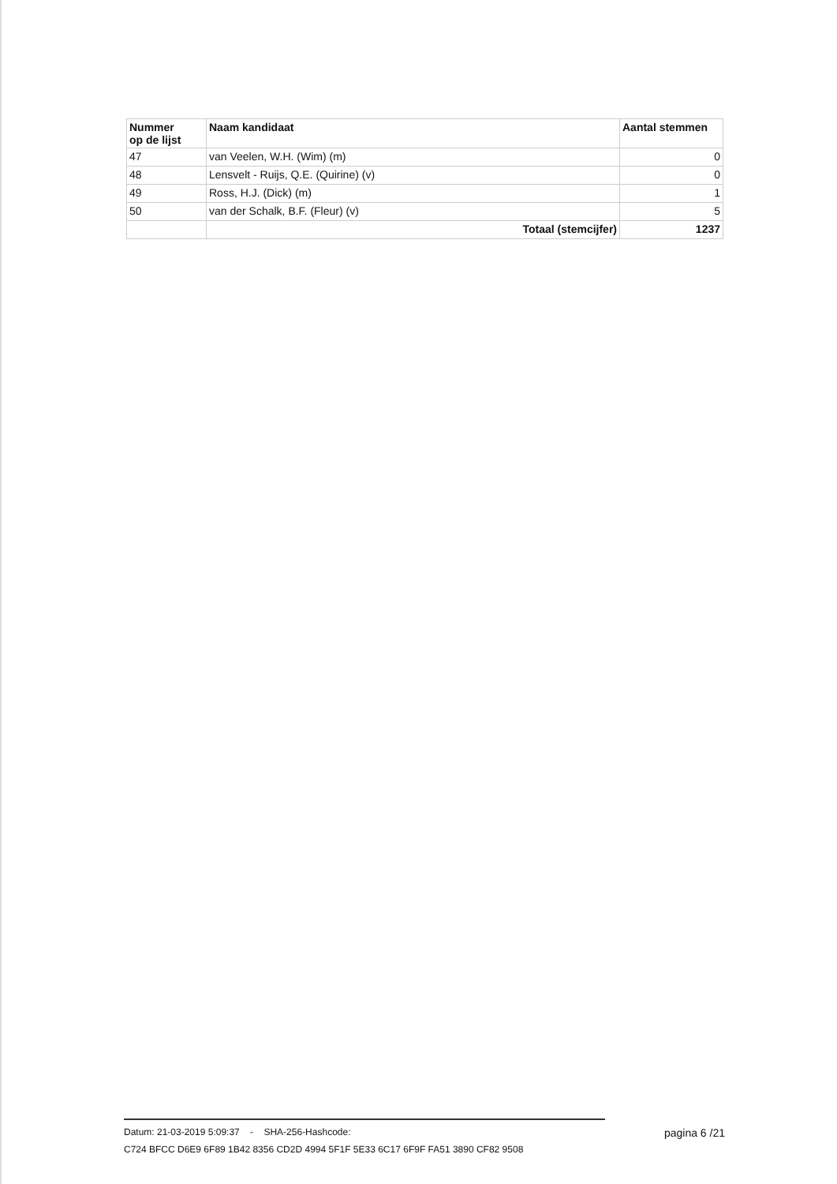| Nummer op de lijst | Naam kandidaat | Aantal stemmen |
| --- | --- | --- |
| 47 | van Veelen, W.H. (Wim) (m) | 0 |
| 48 | Lensvelt - Ruijs, Q.E. (Quirine) (v) | 0 |
| 49 | Ross, H.J. (Dick) (m) | 1 |
| 50 | van der Schalk, B.F. (Fleur) (v) | 5 |
| | Totaal (stemcijfer) | 1237 |
Datum: 21-03-2019 5:09:37 - SHA-256-Hashcode: pagina 6 /21
C724 BFCC D6E9 6F89 1B42 8356 CD2D 4994 5F1F 5E33 6C17 6F9F FA51 3890 CF82 9508